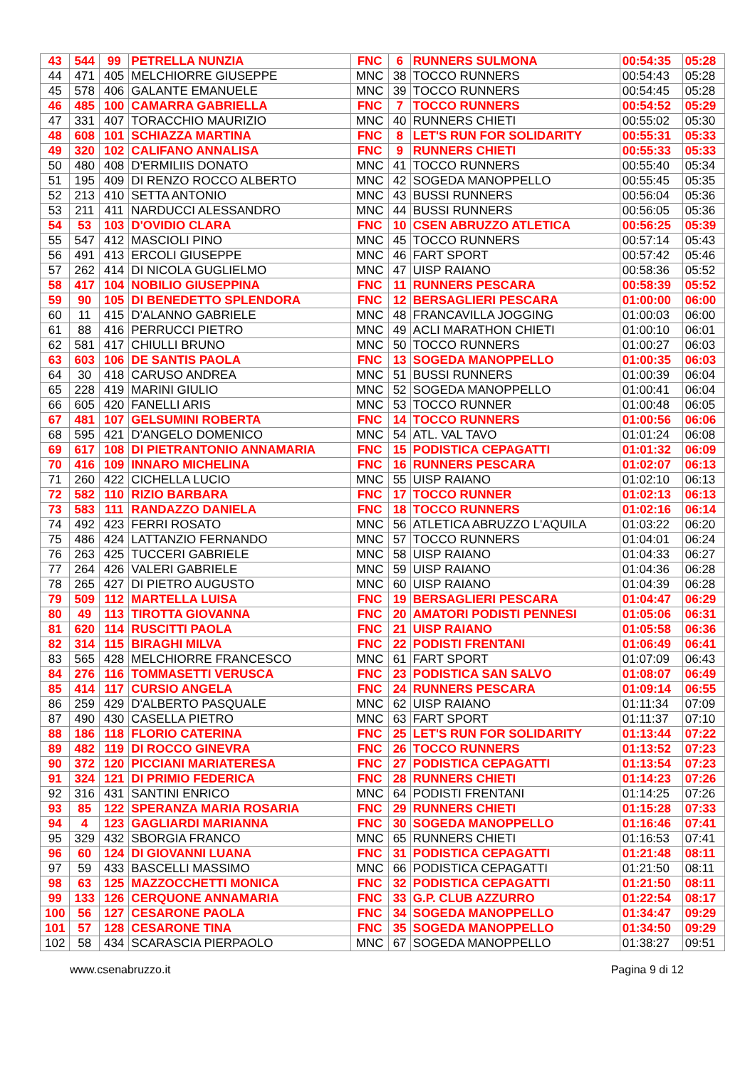| 43 | 544 | 99 | PETRELLA NUNZIA | FNC | 6 | RUNNERS SULMONA | 00:54:35 | 05:28 |
| 44 | 471 | 405 | MELCHIORRE GIUSEPPE | MNC | 38 | TOCCO RUNNERS | 00:54:43 | 05:28 |
| 45 | 578 | 406 | GALANTE EMANUELE | MNC | 39 | TOCCO RUNNERS | 00:54:45 | 05:28 |
| 46 | 485 | 100 | CAMARRA GABRIELLA | FNC | 7 | TOCCO RUNNERS | 00:54:52 | 05:29 |
| 47 | 331 | 407 | TORACCHIO MAURIZIO | MNC | 40 | RUNNERS CHIETI | 00:55:02 | 05:30 |
| 48 | 608 | 101 | SCHIAZZA MARTINA | FNC | 8 | LET'S RUN FOR SOLIDARITY | 00:55:31 | 05:33 |
| 49 | 320 | 102 | CALIFANO ANNALISA | FNC | 9 | RUNNERS CHIETI | 00:55:33 | 05:33 |
| 50 | 480 | 408 | D'ERMILIIS DONATO | MNC | 41 | TOCCO RUNNERS | 00:55:40 | 05:34 |
| 51 | 195 | 409 | DI RENZO ROCCO ALBERTO | MNC | 42 | SOGEDA MANOPPELLO | 00:55:45 | 05:35 |
| 52 | 213 | 410 | SETTA ANTONIO | MNC | 43 | BUSSI RUNNERS | 00:56:04 | 05:36 |
| 53 | 211 | 411 | NARDUCCI ALESSANDRO | MNC | 44 | BUSSI RUNNERS | 00:56:05 | 05:36 |
| 54 | 53 | 103 | D'OVIDIO CLARA | FNC | 10 | CSEN ABRUZZO ATLETICA | 00:56:25 | 05:39 |
| 55 | 547 | 412 | MASCIOLI PINO | MNC | 45 | TOCCO RUNNERS | 00:57:14 | 05:43 |
| 56 | 491 | 413 | ERCOLI GIUSEPPE | MNC | 46 | FART SPORT | 00:57:42 | 05:46 |
| 57 | 262 | 414 | DI NICOLA GUGLIELMO | MNC | 47 | UISP RAIANO | 00:58:36 | 05:52 |
| 58 | 417 | 104 | NOBILIO GIUSEPPINA | FNC | 11 | RUNNERS PESCARA | 00:58:39 | 05:52 |
| 59 | 90 | 105 | DI BENEDETTO SPLENDORA | FNC | 12 | BERSAGLIERI PESCARA | 01:00:00 | 06:00 |
| 60 | 11 | 415 | D'ALANNO GABRIELE | MNC | 48 | FRANCAVILLA JOGGING | 01:00:03 | 06:00 |
| 61 | 88 | 416 | PERRUCCI PIETRO | MNC | 49 | ACLI MARATHON CHIETI | 01:00:10 | 06:01 |
| 62 | 581 | 417 | CHIULLI BRUNO | MNC | 50 | TOCCO RUNNERS | 01:00:27 | 06:03 |
| 63 | 603 | 106 | DE SANTIS PAOLA | FNC | 13 | SOGEDA MANOPPELLO | 01:00:35 | 06:03 |
| 64 | 30 | 418 | CARUSO ANDREA | MNC | 51 | BUSSI RUNNERS | 01:00:39 | 06:04 |
| 65 | 228 | 419 | MARINI GIULIO | MNC | 52 | SOGEDA MANOPPELLO | 01:00:41 | 06:04 |
| 66 | 605 | 420 | FANELLI ARIS | MNC | 53 | TOCCO RUNNER | 01:00:48 | 06:05 |
| 67 | 481 | 107 | GELSUMINI ROBERTA | FNC | 14 | TOCCO RUNNERS | 01:00:56 | 06:06 |
| 68 | 595 | 421 | D'ANGELO DOMENICO | MNC | 54 | ATL. VAL TAVO | 01:01:24 | 06:08 |
| 69 | 617 | 108 | DI PIETRANTONIO ANNAMARIA | FNC | 15 | PODISTICA CEPAGATTI | 01:01:32 | 06:09 |
| 70 | 416 | 109 | INNARO MICHELINA | FNC | 16 | RUNNERS PESCARA | 01:02:07 | 06:13 |
| 71 | 260 | 422 | CICHELLA LUCIO | MNC | 55 | UISP RAIANO | 01:02:10 | 06:13 |
| 72 | 582 | 110 | RIZIO BARBARA | FNC | 17 | TOCCO RUNNER | 01:02:13 | 06:13 |
| 73 | 583 | 111 | RANDAZZO DANIELA | FNC | 18 | TOCCO RUNNERS | 01:02:16 | 06:14 |
| 74 | 492 | 423 | FERRI ROSATO | MNC | 56 | ATLETICA ABRUZZO L'AQUILA | 01:03:22 | 06:20 |
| 75 | 486 | 424 | LATTANZIO FERNANDO | MNC | 57 | TOCCO RUNNERS | 01:04:01 | 06:24 |
| 76 | 263 | 425 | TUCCERI GABRIELE | MNC | 58 | UISP RAIANO | 01:04:33 | 06:27 |
| 77 | 264 | 426 | VALERI GABRIELE | MNC | 59 | UISP RAIANO | 01:04:36 | 06:28 |
| 78 | 265 | 427 | DI PIETRO AUGUSTO | MNC | 60 | UISP RAIANO | 01:04:39 | 06:28 |
| 79 | 509 | 112 | MARTELLA LUISA | FNC | 19 | BERSAGLIERI PESCARA | 01:04:47 | 06:29 |
| 80 | 49 | 113 | TIROTTA GIOVANNA | FNC | 20 | AMATORI PODISTI PENNESI | 01:05:06 | 06:31 |
| 81 | 620 | 114 | RUSCITTI PAOLA | FNC | 21 | UISP RAIANO | 01:05:58 | 06:36 |
| 82 | 314 | 115 | BIRAGHI MILVA | FNC | 22 | PODISTI FRENTANI | 01:06:49 | 06:41 |
| 83 | 565 | 428 | MELCHIORRE FRANCESCO | MNC | 61 | FART SPORT | 01:07:09 | 06:43 |
| 84 | 276 | 116 | TOMMASETTI VERUSCA | FNC | 23 | PODISTICA SAN SALVO | 01:08:07 | 06:49 |
| 85 | 414 | 117 | CURSIO ANGELA | FNC | 24 | RUNNERS PESCARA | 01:09:14 | 06:55 |
| 86 | 259 | 429 | D'ALBERTO PASQUALE | MNC | 62 | UISP RAIANO | 01:11:34 | 07:09 |
| 87 | 490 | 430 | CASELLA PIETRO | MNC | 63 | FART SPORT | 01:11:37 | 07:10 |
| 88 | 186 | 118 | FLORIO CATERINA | FNC | 25 | LET'S RUN FOR SOLIDARITY | 01:13:44 | 07:22 |
| 89 | 482 | 119 | DI ROCCO GINEVRA | FNC | 26 | TOCCO RUNNERS | 01:13:52 | 07:23 |
| 90 | 372 | 120 | PICCIANI MARIATERESA | FNC | 27 | PODISTICA CEPAGATTI | 01:13:54 | 07:23 |
| 91 | 324 | 121 | DI PRIMIO FEDERICA | FNC | 28 | RUNNERS CHIETI | 01:14:23 | 07:26 |
| 92 | 316 | 431 | SANTINI ENRICO | MNC | 64 | PODISTI FRENTANI | 01:14:25 | 07:26 |
| 93 | 85 | 122 | SPERANZA MARIA ROSARIA | FNC | 29 | RUNNERS CHIETI | 01:15:28 | 07:33 |
| 94 | 4 | 123 | GAGLIARDI MARIANNA | FNC | 30 | SOGEDA MANOPPELLO | 01:16:46 | 07:41 |
| 95 | 329 | 432 | SBORGIA FRANCO | MNC | 65 | RUNNERS CHIETI | 01:16:53 | 07:41 |
| 96 | 60 | 124 | DI GIOVANNI LUANA | FNC | 31 | PODISTICA CEPAGATTI | 01:21:48 | 08:11 |
| 97 | 59 | 433 | BASCELLI MASSIMO | MNC | 66 | PODISTICA CEPAGATTI | 01:21:50 | 08:11 |
| 98 | 63 | 125 | MAZZOCCHETTI MONICA | FNC | 32 | PODISTICA CEPAGATTI | 01:21:50 | 08:11 |
| 99 | 133 | 126 | CERQUONE ANNAMARIA | FNC | 33 | G.P. CLUB AZZURRO | 01:22:54 | 08:17 |
| 100 | 56 | 127 | CESARONE PAOLA | FNC | 34 | SOGEDA MANOPPELLO | 01:34:47 | 09:29 |
| 101 | 57 | 128 | CESARONE TINA | FNC | 35 | SOGEDA MANOPPELLO | 01:34:50 | 09:29 |
| 102 | 58 | 434 | SCARASCIA PIERPAOLO | MNC | 67 | SOGEDA MANOPPELLO | 01:38:27 | 09:51 |
www.csenabruzzo.it Pagina 9 di 12